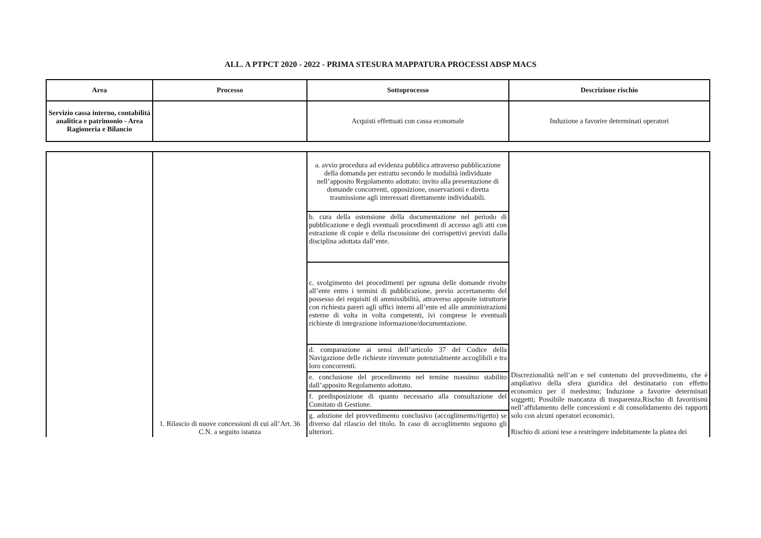ALL. A PTPCT 2020 - 2022 - PRIMA STESURA MAPPATURA PROCESSI ADSP MACS
| Area | Processo | Sottoprocesso | Descrizione rischio |
| --- | --- | --- | --- |
| Servizio cassa interno, contabilità analitica e patrimonio - Area Ragioneria e Bilancio | | Acquisti effettuati con cassa economale | Induzione a favorire determinati operatori |
| | 1. Rilascio di nuove concessioni di cui all’Art. 36 C.N. a seguito istanza | a. avvio procedura ad evidenza pubblica attraverso pubblicazione della domanda per estratto secondo le modalità individuate nell’apposito Regolamento adottato: invito alla presentazione di domande concorrenti, opposizione, osservazioni e diretta trasmissione agli interessati direttamente individuabili. | Discrezionalità nell’an e nel contenuto del provvedimento, che è ampliativo della sfera giuridica del destinatario con effetto economico per il medesimo; Induzione a favorire determinati soggetti; Possibile mancanza di trasparenza.Rischio di favoritismi nell’affidamento delle concessioni e di consolidamento dei rapporti solo con alcuni operatori economici. Rischio di azioni tese a restringere indebitamente la platea dei |
| | | b. cura della ostensione della documentazione nel periodo di pubblicazione e degli eventuali procedimenti di accesso agli atti con estrazione di copie e della riscossione dei corrispettivi previsti dalla disciplina adottata dall’ente. | |
| | | c. svolgimento dei procedimenti per ognuna delle domande rivolte all’ente entro i termini di pubblicazione, previo accertamento del possesso dei requisiti di ammissibilità, attraverso apposite istruttorie con richiesta pareri agli uffici interni all’ente ed alle amministrazioni esterne di volta in volta competenti, ivi comprese le eventuali richieste di integrazione informazione/documentazione. | |
| | | d. comparazione ai sensi dell’articolo 37 del Codice della Navigazione delle richieste rinvenute potenzialmente accoglibili e tra loro concorrenti. | |
| | | e. conclusione del procedimento nel temine massimo stabilito dall’apposito Regolamento adottato. | |
| | | f. predisposizione di quanto necessario alla consultazione del Comitato di Gestione. | |
| | | g. adozione del provvedimento conclusivo (accoglimento/rigetto) se diverso dal rilascio del titolo. In caso di accoglimento seguono gli ulteriori. | |